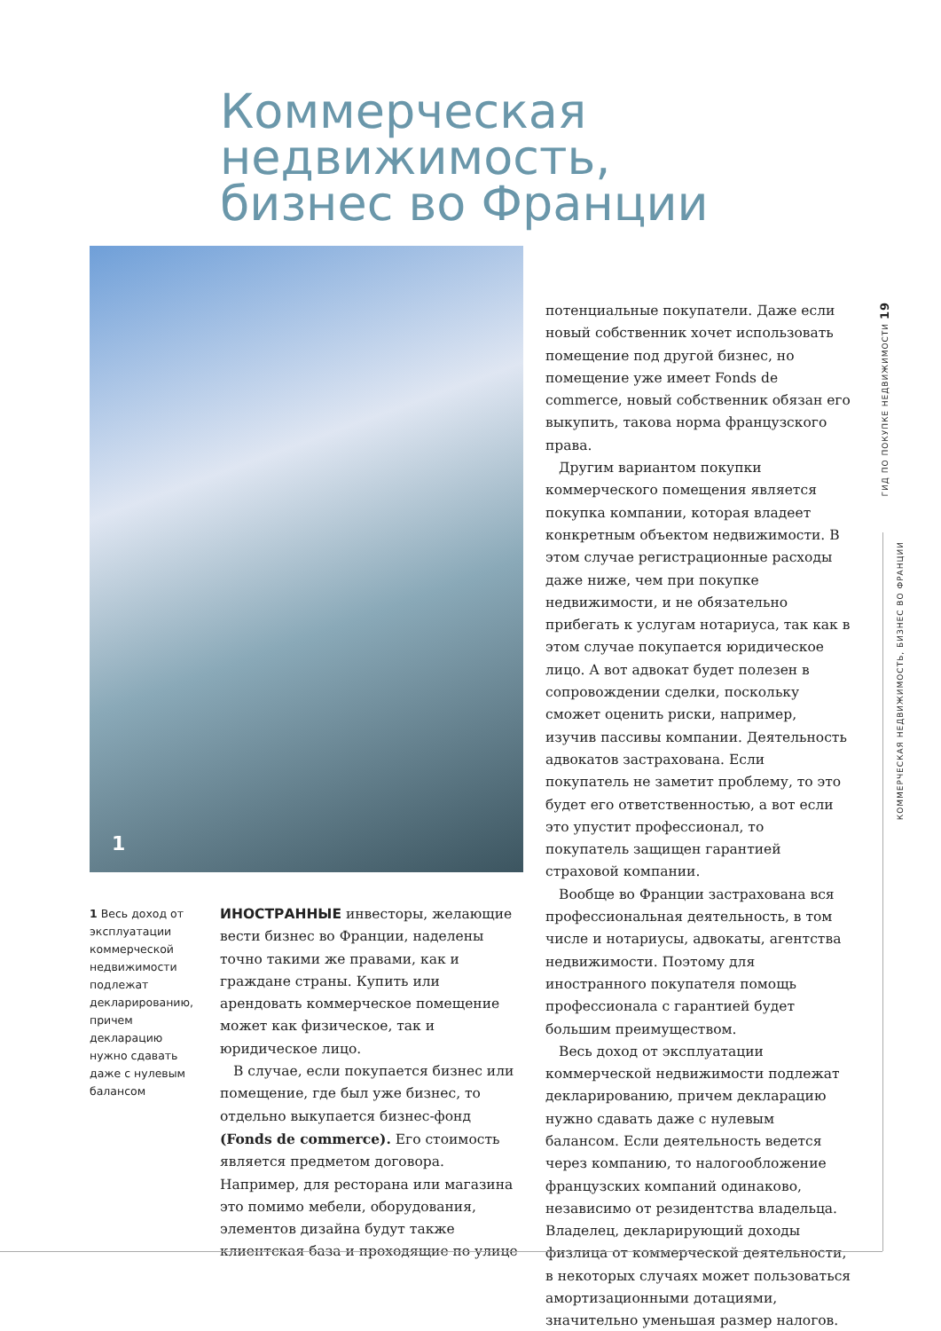Коммерческая
недвижимость,
бизнес во Франции
1
1 Весь доход от эксплуатации коммерческой недвижимости подлежат декларированию, причем декларацию нужно сдавать даже с нулевым балансом
ИНОСТРАННЫЕ инвесторы, желающие вести бизнес во Франции, наделены точно такими же правами, как и граждане страны. Купить или арендовать коммерческое помещение может как физическое, так и юридическое лицо.
В случае, если покупается бизнес или помещение, где был уже бизнес, то отдельно выкупается бизнес-фонд (Fonds de commerce). Его стоимость является предметом договора. Например, для ресторана или магазина это помимо мебели, оборудования, элементов дизайна будут также клиентская база и проходящие по улице
потенциальные покупатели. Даже если новый собственник хочет использовать помещение под другой бизнес, но помещение уже имеет Fonds de commerce, новый собственник обязан его выкупить, такова норма французского права.
Другим вариантом покупки коммерческого помещения является покупка компании, которая владеет конкретным объектом недвижимости. В этом случае регистрационные расходы даже ниже, чем при покупке недвижимости, и не обязательно прибегать к услугам нотариуса, так как в этом случае покупается юридическое лицо. А вот адвокат будет полезен в сопровождении сделки, поскольку сможет оценить риски, например, изучив пассивы компании. Деятельность адвокатов застрахована. Если покупатель не заметит проблему, то это будет его ответственностью, а вот если это упустит профессионал, то покупатель защищен гарантией страховой компании.
Вообще во Франции застрахована вся профессиональная деятельность, в том числе и нотариусы, адвокаты, агентства недвижимости. Поэтому для иностранного покупателя помощь профессионала с гарантией будет большим преимуществом.
Весь доход от эксплуатации коммерческой недвижимости подлежат декларированию, причем декларацию нужно сдавать даже с нулевым балансом. Если деятельность ведется через компанию, то налогообложение французских компаний одинаково, независимо от резидентства владельца. Владелец, декларирующий доходы физлица от коммерческой деятельности, в некоторых случаях может пользоваться амортизационными дотациями, значительно уменьшая размер налогов.
ГИД ПО ПОКУПКЕ НЕДВИЖИМОСТИ 19
КОММЕРЧЕСКАЯ НЕДВИЖИМОСТЬ, БИЗНЕС ВО ФРАНЦИИ